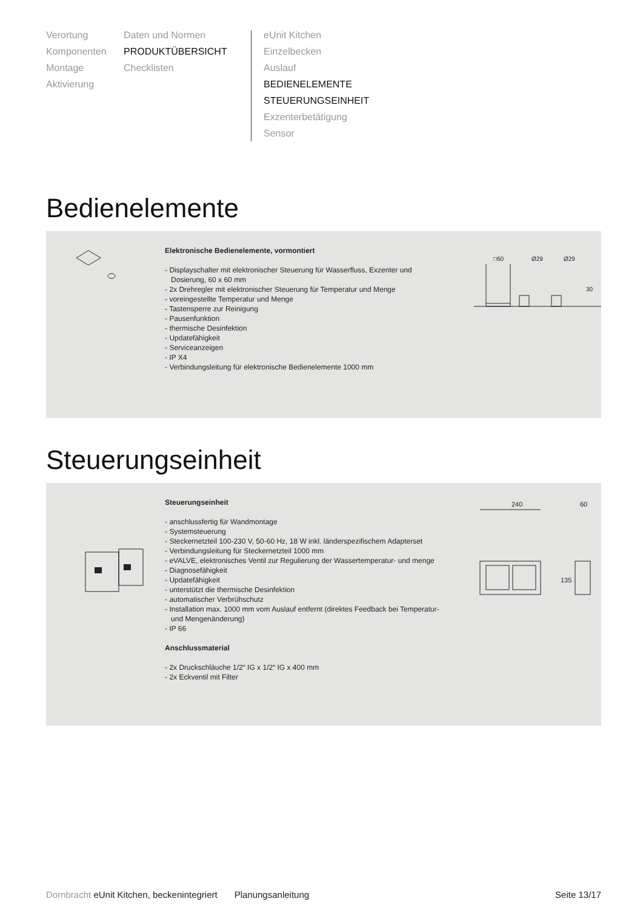Verortung
Komponenten
Montage
Aktivierung
Daten und Normen
PRODUKTÜBERSICHT
Checklisten
eUnit Kitchen
Einzelbecken
Auslauf
BEDIENELEMENTE
STEUERUNGSEINHEIT
Exzenterbetätigung
Sensor
Bedienelemente
Elektronische Bedienelemente, vormontiert
- Displayschalter mit elektronischer Steuerung für Wasserfluss, Exzenter und Dosierung, 60 x 60 mm
- 2x Drehregler mit elektronischer Steuerung für Temperatur und Menge
- voreingestellte Temperatur und Menge
- Tastensperre zur Reinigung
- Pausenfunktion
- thermische Desinfektion
- Updatefähigkeit
- Serviceanzeigen
- IP X4
- Verbindungsleitung für elektronische Bedienelemente 1000 mm
□60
Ø29
Ø29
30
Steuerungseinheit
Steuerungseinheit
- anschlussfertig für Wandmontage
- Systemsteuerung
- Steckernetzteil 100-230 V, 50-60 Hz, 18 W inkl. länderspezifischem Adapterset
- Verbindungsleitung für Steckernetzteil 1000 mm
- eVALVE, elektronisches Ventil zur Regulierung der Wassertemperatur- und menge
- Diagnosefähigkeit
- Updatefähigkeit
- unterstützt die thermische Desinfektion
- automatischer Verbrühschutz
- Installation max. 1000 mm vom Auslauf entfernt (direktes Feedback bei Temperatur- und Mengenänderung)
- IP 66
Anschlussmaterial
- 2x Druckschläuche 1/2“ IG x 1/2“ IG x 400 mm
- 2x Eckventil mit Filter
240
60
135
Dornbracht eUnit Kitchen, beckenintegriert Planungsanleitung Seite 13/17